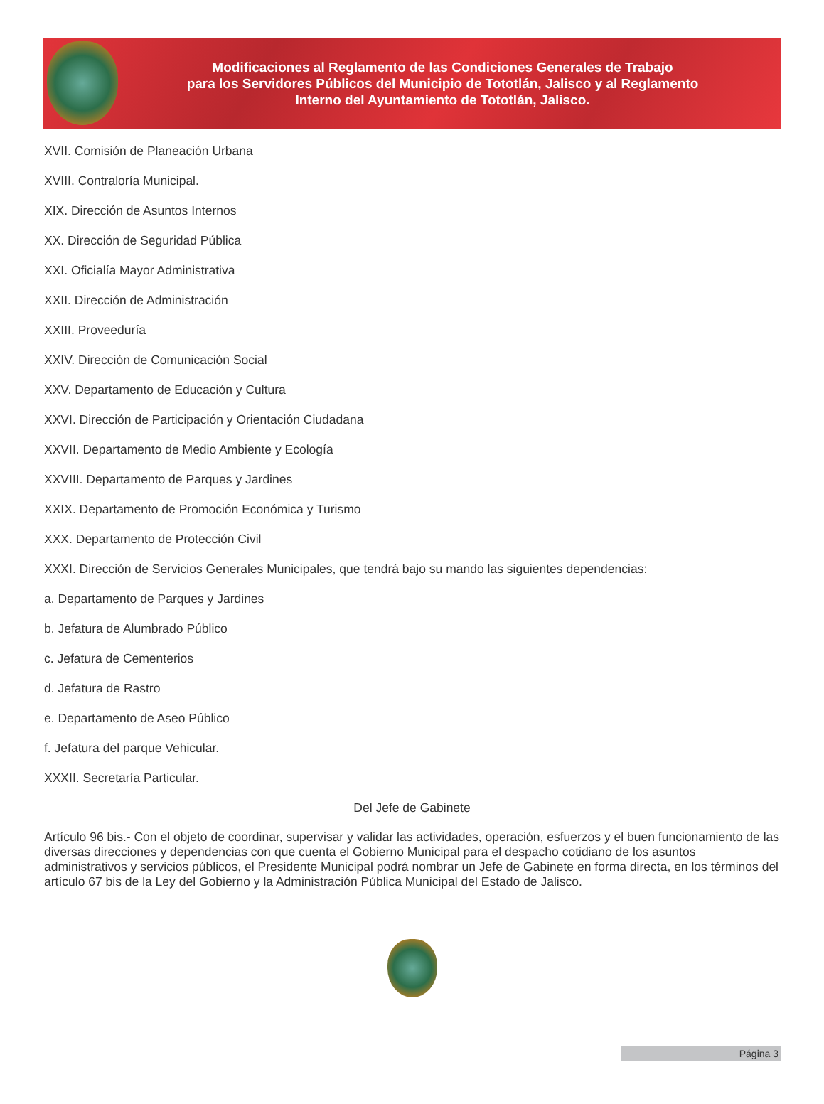Modificaciones al Reglamento de las Condiciones Generales de Trabajo
para los Servidores Públicos del Municipio de Tototlán, Jalisco y al Reglamento
Interno del Ayuntamiento de Tototlán, Jalisco.
XVII. Comisión de Planeación Urbana
XVIII. Contraloría Municipal.
XIX. Dirección de Asuntos Internos
XX. Dirección de Seguridad Pública
XXI. Oficialía Mayor Administrativa
XXII. Dirección de Administración
XXIII. Proveeduría
XXIV. Dirección de Comunicación Social
XXV. Departamento de Educación y Cultura
XXVI. Dirección de Participación y Orientación Ciudadana
XXVII. Departamento de Medio Ambiente y Ecología
XXVIII. Departamento de Parques y Jardines
XXIX. Departamento de Promoción Económica y Turismo
XXX. Departamento de Protección Civil
XXXI. Dirección de Servicios Generales Municipales, que tendrá bajo su mando las siguientes dependencias:
a. Departamento de Parques y Jardines
b. Jefatura de Alumbrado Público
c. Jefatura de Cementerios
d. Jefatura de Rastro
e. Departamento de Aseo Público
f. Jefatura del parque Vehicular.
XXXII. Secretaría Particular.
Del Jefe de Gabinete
Artículo 96 bis.- Con el objeto de coordinar, supervisar y validar las actividades, operación, esfuerzos y el buen funcionamiento de las diversas direcciones y dependencias con que cuenta el Gobierno Municipal para el despacho cotidiano de los asuntos administrativos y servicios públicos, el Presidente Municipal podrá nombrar un Jefe de Gabinete en forma directa, en los términos del artículo 67 bis de la Ley del Gobierno y la Administración Pública Municipal del Estado de Jalisco.
Página 3